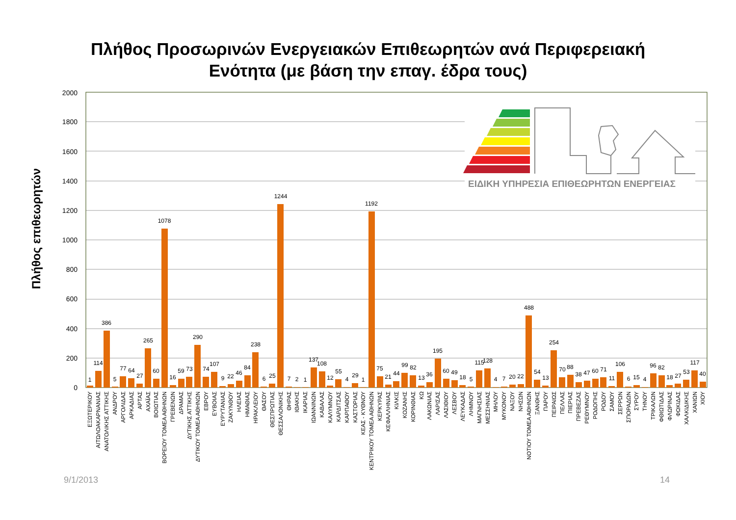Πλήθος Προσωρινών Ενεργειακών Επιθεωρητών ανά Περιφερειακή
Ενότητα (με βάση την επαγ. έδρα τους)
Πλήθος επιθεωρητών
2000
1800
1600
1400
1200
1000
800
600
400
200
0
ΕΙΔΙΚΗ ΥΠΗΡΕΣΙΑ ΕΠΙΘΕΩΡΗΤΩΝ ΕΝΕΡΓΕΙΑΣ
1
114
386
5
77
64
27
265
60
1078
16
59
73
290
74
107
9
22
46
84
238
6
25
1244
7
2
1
137
108
12
55
4
29
1
1192
75
21
44
99
82
13
36
195
60
49
18
5
115
128
4
7
20
22
488
54
13
254
70
88
38
47
60
71
11
106
6
15
4
96
82
18
27
53
117
40
ΕΞΩΤΕΡΙΚΟΥ
ΑΙΤΩΛΟΑΚΑΡΝΑΝΙΑΣ
ΑΝΑΤΟΛΙΚΗΣ ΑΤΤΙΚΗΣ
ΑΝΔΡΟΥ
ΑΡΓΟΛΙΔΑΣ
ΑΡΚΑΔΙΑΣ
ΑΡΤΑΣ
ΑΧΑΪΑΣ
ΒΟΙΩΤΙΑΣ
ΒΟΡΕΙΟΥ ΤΟΜΕΑ ΑΘΗΝΩΝ
ΓΡΕΒΕΝΩΝ
ΔΡΑΜΑΣ
ΔΥΤΙΚΗΣ ΑΤΤΙΚΗΣ
ΔΥΤΙΚΟΥ ΤΟΜΕΑ ΑΘΗΝΩΝ
ΕΒΡΟΥ
ΕΥΒΟΙΑΣ
ΕΥΡΥΤΑΝΙΑΣ
ΖΑΚΥΝΘΟΥ
ΗΛΕΙΑΣ
ΗΜΑΘΙΑΣ
ΗΡΑΚΛΕΙΟΥ
ΘΑΣΟΥ
ΘΕΣΠΡΩΤΙΑΣ
ΘΕΣΣΑΛΟΝΙΚΗΣ
ΘΗΡΑΣ
ΙΘΑΚΗΣ
ΙΚΑΡΙΑΣ
ΙΩΑΝΝΙΝΩΝ
ΚΑΒΑΛΑΣ
ΚΑΛΥΜΝΟΥ
ΚΑΡΔΙΤΣΑΣ
ΚΑΡΠΑΘΟΥ
ΚΑΣΤΟΡΙΑΣ
ΚΕΑΣ - ΚΥΘΝΟΥ
ΚΕΝΤΡΙΚΟΥ ΤΟΜΕΑ ΑΘΗΝΩΝ
ΚΕΡΚΥΡΑΣ
ΚΕΦΑΛΛΗΝΙΑΣ
ΚΙΛΚΙΣ
ΚΟΖΑΝΗΣ
ΚΟΡΙΝΘΙΑΣ
ΚΩ
ΛΑΚΩΝΙΑΣ
ΛΑΡΙΣΑΣ
ΛΑΣΙΘΙΟΥ
ΛΕΣΒΟΥ
ΛΕΥΚΑΔΑΣ
ΛΗΜΝΟΥ
ΜΑΓΝΗΣΙΑΣ
ΜΕΣΣΗΝΙΑΣ
ΜΗΛΟΥ
ΜΥΚΟΝΟΥ
ΝΑΞΟΥ
ΝΗΣΩΝ
ΝΟΤΙΟΥ ΤΟΜΕΑ ΑΘΗΝΩΝ
ΞΑΝΘΗΣ
ΠΑΡΟΥ
ΠΕΙΡΑΙΩΣ
ΠΕΛΛΑΣ
ΠΙΕΡΙΑΣ
ΠΡΕΒΕΖΑΣ
ΡΕΘΥΜΝΟΥ
ΡΟΔΟΠΗΣ
ΡΟΔΟΥ
ΣΑΜΟΥ
ΣΕΡΡΩΝ
ΣΠΟΡΑΔΩΝ
ΣΥΡΟΥ
ΤΗΝΟΥ
ΤΡΙΚΑΛΩΝ
ΦΘΙΩΤΙΔΑΣ
ΦΛΩΡΙΝΑΣ
ΦΩΚΙΔΑΣ
ΧΑΛΚΙΔΙΚΗΣ
ΧΑΝΙΩΝ
ΧΙΟΥ
9/1/2013
14